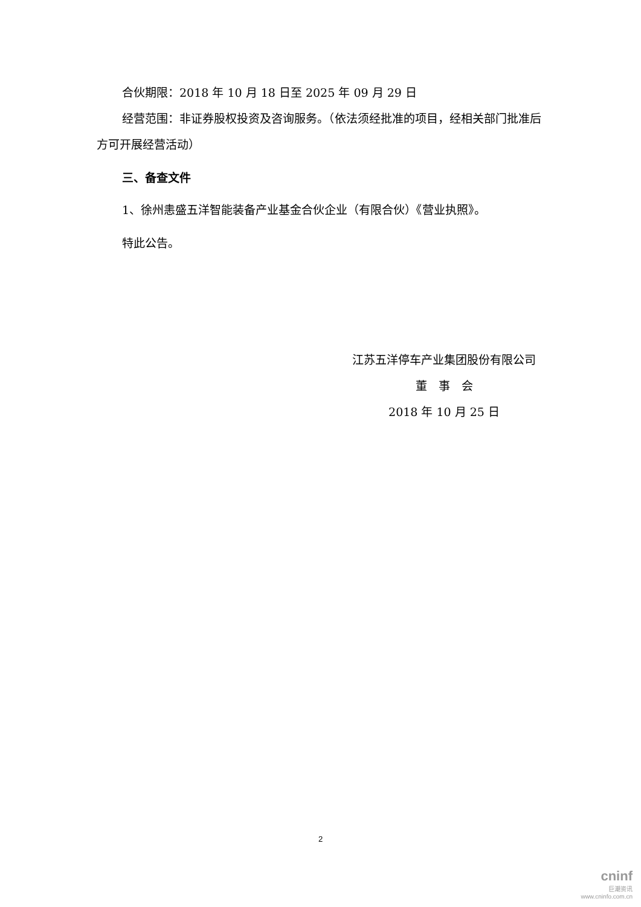合伙期限：2018 年 10 月 18 日至 2025 年 09 月 29 日
经营范围：非证券股权投资及咨询服务。（依法须经批准的项目，经相关部门批准后方可开展经营活动）
三、备查文件
1、徐州恚盛五洋智能装备产业基金合伙企业（有限合伙）《营业执照》。
特此公告。
江苏五洋停车产业集团股份有限公司
董　事　会
2018 年 10 月 25 日
2
cninf
巨潮资讯
www.cninfo.com.cn